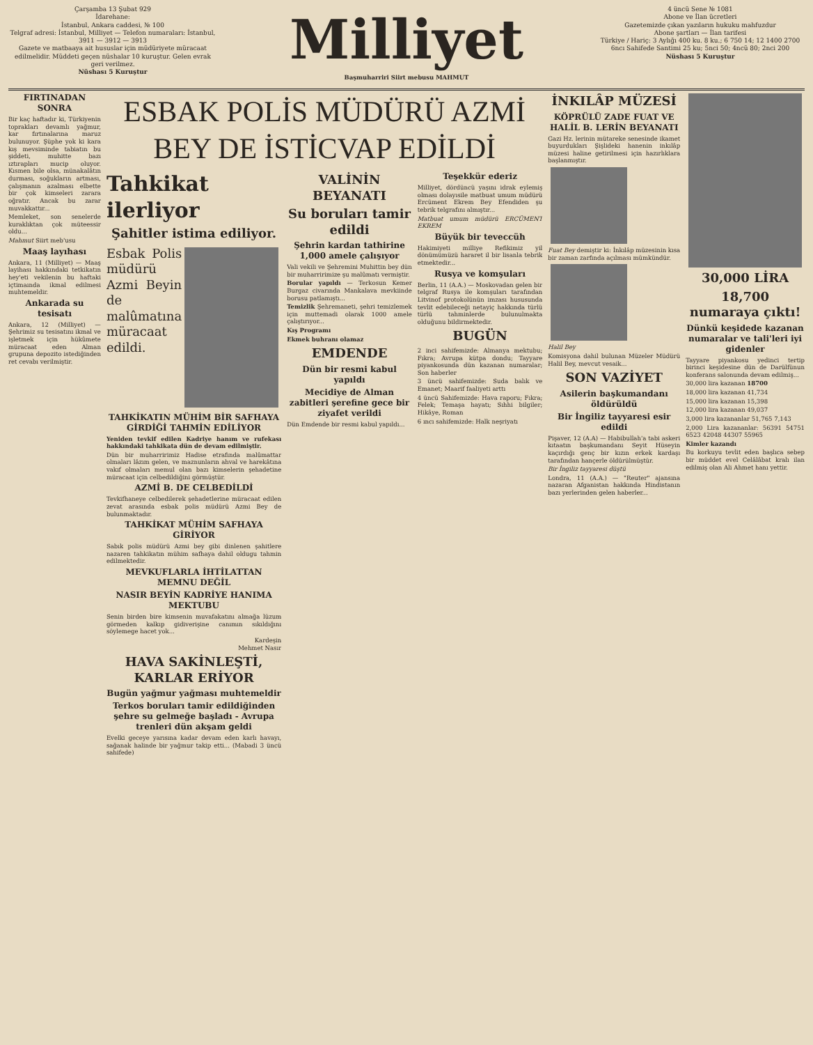Çarşamba 13 Şubat 929
İdarehane:
İstanbul, Ankara caddesi, № 100
Telgraf adresi: İstanbul, Milliyet — Telefon numaraları: İstanbul, 3911 — 3912 — 3913
Gazete ve matbaaya ait hususlar için müdüriyete müracaat edilmelidir. Müddeti geçen nüshalar 10 kuruştur. Gelen evrak geri verilmez.
Nüshası 5 Kuruştur
Milliyet
Başmuharriri Siirt mebusu MAHMUT
4 üncü Sene № 1081
Abone ve İlan ücretleri
Gazetemizde çıkan yazıların hukuku mahfuzdur
Abone şartları — İlan tarifesi
Türkiye / Hariç: 3 Aylığı 400 ku. 8 ku.; 6 750 14; 12 1400 2700
6ncı Sahifede Santimi 25 ku; 5nci 50; 4ncü 80; 2nci 200
Nüshası 5 Kuruştur
FIRTINADAN SONRA
Bir kaç haftadır ki, Türkiyenin toprakları devamlı yağmur, kar fırtınalarına maruz bulunuyor. Şüphe yok ki kara kış mevsiminde tabiatın bu şiddeti, muhitte bazı ıztırapları mucip oluyor. Kısmen bile olsa, münakalâtın durması, soğukların artması, çalışmanın azalması elbette bir çok kimseleri zarara oğratır. Ancak bu zarar muvakkattır...
Memleket, son senelerde kuraklıktan çok müteessir oldu...
Mahmut Siirt meb'usu
Maaş layıhası
Ankara, 11 (Milliyet) — Maaş layihası hakkındaki tetkikatın hey'eti vekilenin bu haftaki içtimaında ikmal edilmesi muhtemeldir.
Ankarada su tesisatı
Ankara, 12 (Milliyet) — Şehrimiz su tesisatını ikmal ve işletmek için hükûmete müracaat eden Alman grupuna depozito istediğinden ret cevabı verilmiştir.
ESBAK POLİS MÜDÜRÜ AZMİ BEY DE İSTİCVAP EDİLDİ
Tahkikat ilerliyor
Şahitler istima ediliyor.
Esbak Polis müdürü Azmi Beyin de malûmatına müracaat edildi.
TAHKİKATIN MÜHİM BİR SAFHAYA GİRDİĞİ TAHMİN EDİLİYOR
Yeniden tevkif edilen Kadriye hanım ve rufekası hakkındaki tahkikata dün de devam edilmiştir.
Dün bir muharririmiz Hadise etrafında malûmattar olmaları lâzım gelen, ve maznunların ahval ve harekâtına vakıf olmaları memul olan bazı kimselerin şehadetine müracaat için celbedildiğini görmüştür.
AZMİ B. DE CELBEDİLDİ
Tevkifhaneye celbedilerek şehadetlerine müracaat edilen zevat arasında esbak polis müdürü Azmi Bey de bulunmaktadır.
TAHKİKAT MÜHİM SAFHAYA GİRİYOR
Sabık polis müdürü Azmi bey gibi dinlenen şahitlere nazaren tahkikatın mühim safhaya dahil oldugu tahmin edilmektedir.
MEVKUFLARLA İHTİLATTAN MEMNU DEĞİL
NASIR BEYİN KADRİYE HANIMA MEKTUBU
Senin birden bire kimsenin muvafakatını almağa lüzum görmeden kalkıp gidiverişine canımın sıkıldığını söylemege hacet yok...
Kardeşin
Mehmet Nasır
HAVA SAKİNLEŞTİ, KARLAR ERİYOR
Bugün yağmur yağması muhtemeldir
Terkos boruları tamir edildiğinden şehre su gelmeğe başladı - Avrupa trenleri dün akşam geldi
Evelki geceye yarısına kadar devam eden karlı havayı, sağanak halinde bir yağmur takip etti... (Mabadi 3 üncü sahifede)
VALİNİN BEYANATI
Su boruları tamir edildi
Şehrin kardan tathirine 1,000 amele çalışıyor
Vali vekili ve Şehremini Muhittin bey dün bir muharririmize şu malûmatı vermiştir.
Borular yapıldı — Terkosun Kemer Burgaz civarında Mankalava mevkiinde borusu patlamıştı...
Temizlik Şehremaneti, şehri temizlemek için muttemadi olarak 1000 amele çalıştırıyor...
Kış Programı
Ekmek buhranı olamaz
EMDENDE
Dün bir resmi kabul yapıldı
Mecidiye de Alman zabitleri şerefine gece bir ziyafet verildi
Dün Emdende bir resmi kabul yapıldı...
Teşekkür ederiz
Milliyet, dördüncü yaşını idrak eylemiş olması dolayısile matbuat umum müdürü Ercüment Ekrem Bey Efendiden şu tebrik telgrafını almıştır...
Matbuat umum müdürü ERCÜMENT EKREM
Büyük bir teveccüh
Hakimiyeti milliye Refikimiz yil dönümümüzü hararet il bir lisanla tebrik etmektedir...
Rusya ve komşuları
Berlin, 11 (A.A.) — Moskovadan gelen bir telgraf Rusya ile komşuları tarafından Litvinof protokolünün imzası hususunda tevlit edebileceği netayiç hakkında türlü türlü tahminlerde bulunulmakta olduğunu bildirmektedir.
BUGÜN
2 inci sahifemizde: Almanya mektubu; Fıkra; Avrupa kütpa dondu; Tayyare piyankosunda dün kazanan numaralar; Son haberler
3 üncü sahifemizde: Suda balık ve Emanet; Maarif faaliyeti arttı
4 üncü Sahifemizde: Hava raporu; Fıkra; Felek; Temaşa hayatı; Sıhhi bilgiler; Hikâye, Roman
6 ıncı sahifemizde: Halk neşriyatı
İNKILÂP MÜZESİ
KÖPRÜLÜ ZADE FUAT VE HALİL B. LERİN BEYANATI
Gazi Hz. lerinin mütareke senesinde ikamet buyurdukları Şişlideki hanenin inkılâp müzesi haline getirilmesi için hazırlıklara başlanmıştır.
Fuat Bey demiştir ki: İnkılâp müzesinin kısa bir zaman zarfında açılması mümkündür.
Halil Bey
Komisyona dahil bulunan Müzeler Müdürü Halil Bey, mevcut vesaik...
SON VAZİYET
Asilerin başkumandanı öldürüldü
Bir İngiliz tayyaresi esir edildi
Pişaver, 12 (A.A) — Habibullah'a tabi askeri kıtaatın başkumandanı Seyit Hüseyin kaçırdığı genç bir kızın erkek kardaşı tarafından hançerle öldürülmüştür.
Bir İngiliz tayyaresi düştü
Londra, 11 (A.A.) — "Reuter" ajansına nazaran Afganistan hakkında Hindistanın bazı yerlerinden gelen haberler...
30,000 LİRA
18,700 numaraya çıktı!
Dünkü keşidede kazanan numaralar ve tali'leri iyi gidenler
Tayyare piyankosu yedinci tertip birinci keşidesine dün de Darülfünun konferans salonunda devam edilmiş...
30,000 lira kazanan 18700
18,000 lira kazanan 41,734
15,000 lira kazanan 15,398
12,000 lira kazanan 49,037
3,000 lira kazananlar 51,765 7,143
2,000 Lira kazananlar: 56391 54751 6523 42048 44307 55965
Kimler kazandı
Bu korkuyu tevlit eden başlıca sebep bir müddet evel Celâlâbat kralı ilan edilmiş olan Ali Ahmet hanı yettir.